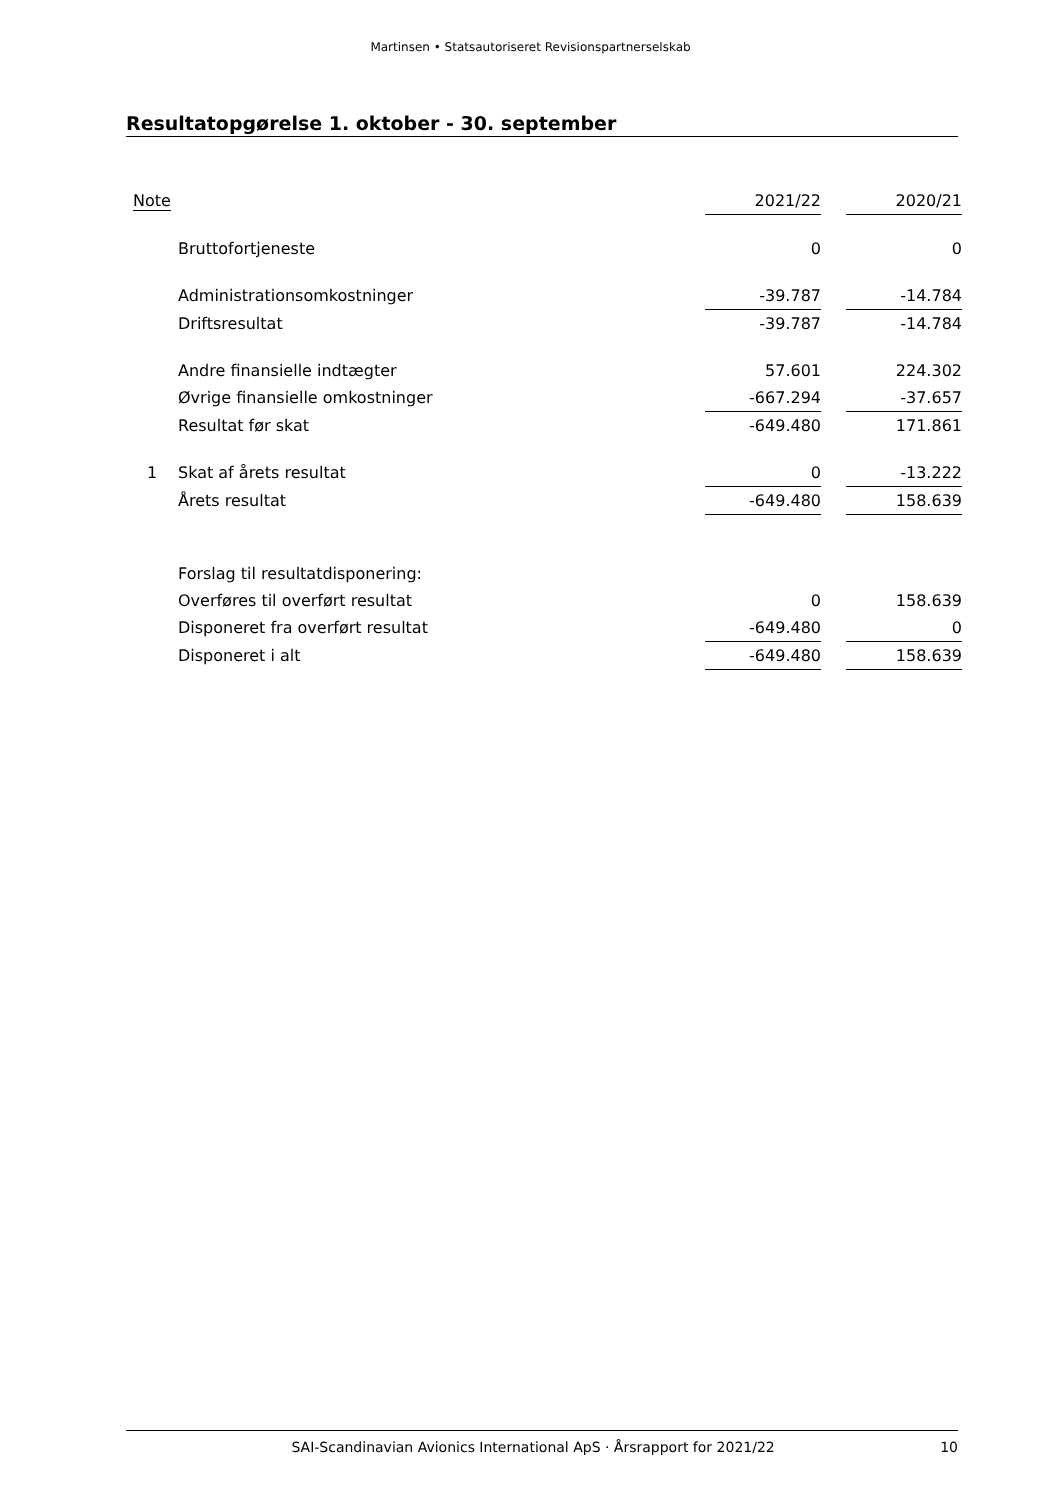Martinsen • Statsautoriseret Revisionspartnerselskab
Resultatopgørelse 1. oktober - 30. september
| Note | | 2021/22 | | 2020/21 |
| --- | --- | --- | --- | --- |
| | Bruttofortjeneste | 0 | | 0 |
| | Administrationsomkostninger | -39.787 | | -14.784 |
| | Driftsresultat | -39.787 | | -14.784 |
| | Andre finansielle indtægter | 57.601 | | 224.302 |
| | Øvrige finansielle omkostninger | -667.294 | | -37.657 |
| | Resultat før skat | -649.480 | | 171.861 |
| 1 | Skat af årets resultat | 0 | | -13.222 |
| | Årets resultat | -649.480 | | 158.639 |
| | Forslag til resultatdisponering: | | | |
| | Overføres til overført resultat | 0 | | 158.639 |
| | Disponeret fra overført resultat | -649.480 | | 0 |
| | Disponeret i alt | -649.480 | | 158.639 |
SAI-Scandinavian Avionics International ApS · Årsrapport for 2021/22 10